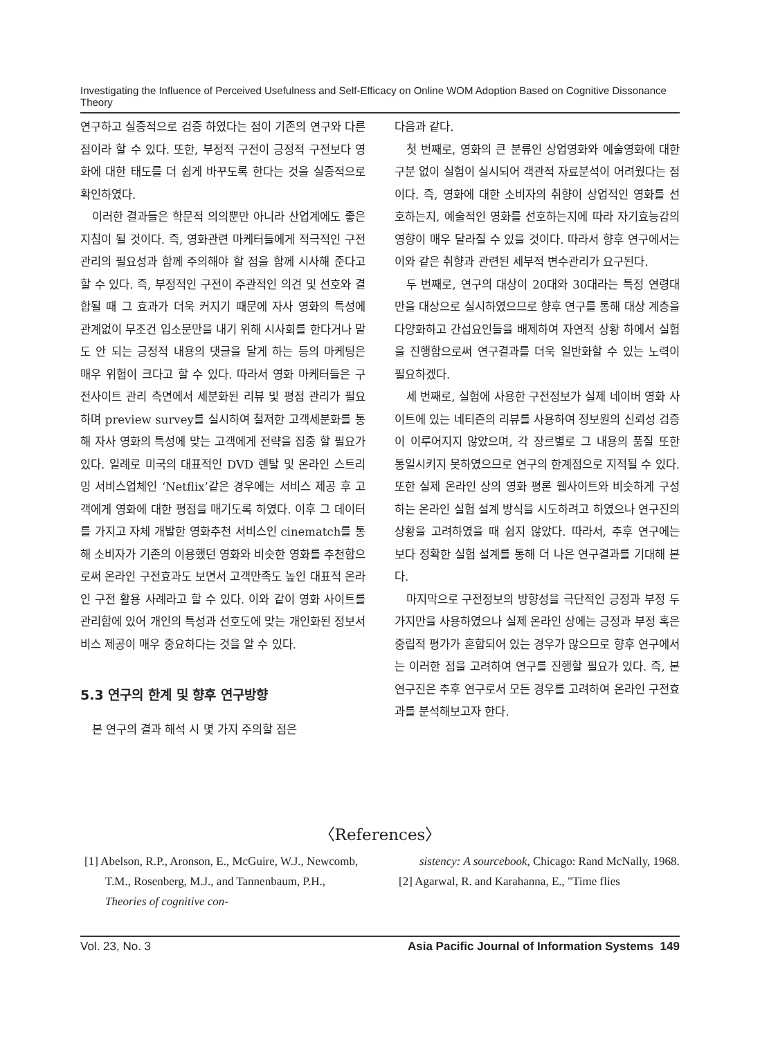Investigating the Influence of Perceived Usefulness and Self-Efficacy on Online WOM Adoption Based on Cognitive Dissonance Theory
연구하고 실증적으로 검증 하였다는 점이 기존의 연구와 다른 점이라 할 수 있다. 또한, 부정적 구전이 긍정적 구전보다 영화에 대한 태도를 더 쉽게 바꾸도록 한다는 것을 실증적으로 확인하였다.
이러한 결과들은 학문적 의의뿐만 아니라 산업계에도 좋은 지침이 될 것이다. 즉, 영화관련 마케터들에게 적극적인 구전관리의 필요성과 함께 주의해야 할 점을 함께 시사해 준다고 할 수 있다. 즉, 부정적인 구전이 주관적인 의견 및 선호와 결합될 때 그 효과가 더욱 커지기 때문에 자사 영화의 특성에 관계없이 무조건 입소문만을 내기 위해 시사회를 한다거나 말도 안 되는 긍정적 내용의 댓글을 달게 하는 등의 마케팅은 매우 위험이 크다고 할 수 있다. 따라서 영화 마케터들은 구전사이트 관리 측면에서 세분화된 리뷰 및 평점 관리가 필요하며 preview survey를 실시하여 철저한 고객세분화를 통해 자사 영화의 특성에 맞는 고객에게 전략을 집중 할 필요가 있다. 일례로 미국의 대표적인 DVD 렌탈 및 온라인 스트리밍 서비스업체인 ‘Netflix’같은 경우에는 서비스 제공 후 고객에게 영화에 대한 평점을 매기도록 하였다. 이후 그 데이터를 가지고 자체 개발한 영화추천 서비스인 cinematch를 통해 소비자가 기존의 이용했던 영화와 비슷한 영화를 추천함으로써 온라인 구전효과도 보면서 고객만족도 높인 대표적 온라인 구전 활용 사례라고 할 수 있다. 이와 같이 영화 사이트를 관리함에 있어 개인의 특성과 선호도에 맞는 개인화된 정보서비스 제공이 매우 중요하다는 것을 알 수 있다.
5.3 연구의 한계 및 향후 연구방향
본 연구의 결과 해석 시 몇 가지 주의할 점은
다음과 같다.
첫 번째로, 영화의 큰 분류인 상업영화와 예술영화에 대한 구분 없이 실험이 실시되어 객관적 자료분석이 어려웠다는 점이다. 즉, 영화에 대한 소비자의 취향이 상업적인 영화를 선호하는지, 예술적인 영화를 선호하는지에 따라 자기효능감의 영향이 매우 달라질 수 있을 것이다. 따라서 향후 연구에서는 이와 같은 취향과 관련된 세부적 변수관리가 요구된다.
두 번째로, 연구의 대상이 20대와 30대라는 특정 연령대만을 대상으로 실시하였으므로 향후 연구를 통해 대상 계층을 다양화하고 간섭요인들을 배제하여 자연적 상황 하에서 실험을 진행함으로써 연구결과를 더욱 일반화할 수 있는 노력이 필요하겠다.
세 번째로, 실험에 사용한 구전정보가 실제 네이버 영화 사이트에 있는 네티즌의 리뷰를 사용하여 정보원의 신뢰성 검증이 이루어지지 않았으며, 각 장르별로 그 내용의 품질 또한 통일시키지 못하였으므로 연구의 한계점으로 지적될 수 있다. 또한 실제 온라인 상의 영화 평론 웹사이트와 비슷하게 구성하는 온라인 실험 설계 방식을 시도하려고 하였으나 연구진의 상황을 고려하였을 때 쉽지 않았다. 따라서, 추후 연구에는 보다 정확한 실험 설계를 통해 더 나은 연구결과를 기대해 본다.
마지막으로 구전정보의 방향성을 극단적인 긍정과 부정 두 가지만을 사용하였으나 실제 온라인 상에는 긍정과 부정 혹은 중립적 평가가 혼합되어 있는 경우가 많으므로 향후 연구에서는 이러한 점을 고려하여 연구를 진행할 필요가 있다. 즉, 본 연구진은 추후 연구로서 모든 경우를 고려하여 온라인 구전효과를 분석해보고자 한다.
〈References〉
[1] Abelson, R.P., Aronson, E., McGuire, W.J., Newcomb, T.M., Rosenberg, M.J., and Tannenbaum, P.H., Theories of cognitive con-
sistency: A sourcebook, Chicago: Rand McNally, 1968.
[2] Agarwal, R. and Karahanna, E., "Time flies
Vol. 23, No. 3 Asia Pacific Journal of Information Systems 149